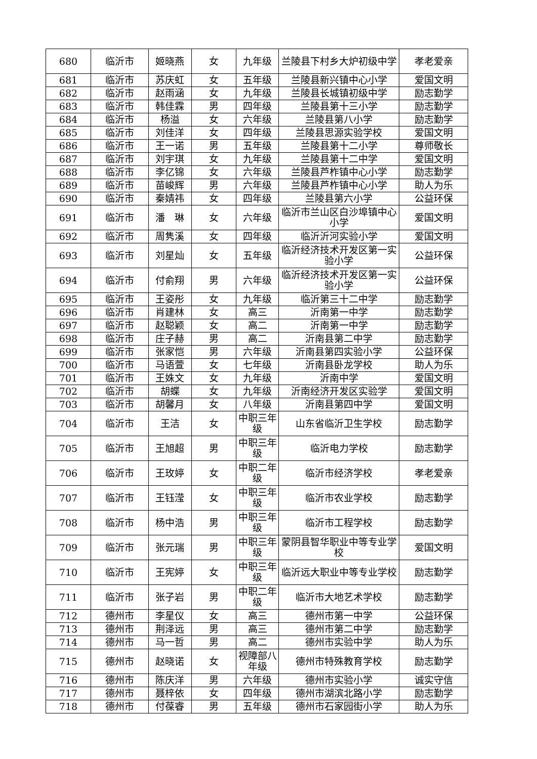| 680 | 临沂市 | 姬晓燕 | 女 | 九年级 | 兰陵县下村乡大炉初级中学 | 孝老爱亲 |
| 681 | 临沂市 | 苏庆虹 | 女 | 五年级 | 兰陵县新兴镇中心小学 | 爱国文明 |
| 682 | 临沂市 | 赵雨涵 | 女 | 九年级 | 兰陵县长城镇初级中学 | 励志勤学 |
| 683 | 临沂市 | 韩佳霖 | 男 | 四年级 | 兰陵县第十三小学 | 励志勤学 |
| 684 | 临沂市 | 杨溢 | 女 | 六年级 | 兰陵县第八小学 | 励志勤学 |
| 685 | 临沂市 | 刘佳洋 | 女 | 四年级 | 兰陵县思源实验学校 | 爱国文明 |
| 686 | 临沂市 | 王一诺 | 男 | 五年级 | 兰陵县第十二小学 | 尊师敬长 |
| 687 | 临沂市 | 刘宇琪 | 女 | 九年级 | 兰陵县第十二中学 | 爱国文明 |
| 688 | 临沂市 | 李亿锦 | 女 | 六年级 | 兰陵县芦柞镇中心小学 | 励志勤学 |
| 689 | 临沂市 | 苗峻辉 | 男 | 六年级 | 兰陵县芦柞镇中心小学 | 助人为乐 |
| 690 | 临沂市 | 秦婧祎 | 女 | 四年级 | 兰陵县第六小学 | 公益环保 |
| 691 | 临沂市 | 潘 琳 | 女 | 六年级 | 临沂市兰山区白沙埠镇中心小学 | 爱国文明 |
| 692 | 临沂市 | 周隽溪 | 女 | 四年级 | 临沂沂河实验小学 | 爱国文明 |
| 693 | 临沂市 | 刘星灿 | 女 | 五年级 | 临沂经济技术开发区第一实验小学 | 公益环保 |
| 694 | 临沂市 | 付俞翔 | 男 | 六年级 | 临沂经济技术开发区第一实验小学 | 公益环保 |
| 695 | 临沂市 | 王姿彤 | 女 | 九年级 | 临沂第三十二中学 | 励志勤学 |
| 696 | 临沂市 | 肖建林 | 女 | 高三 | 沂南第一中学 | 励志勤学 |
| 697 | 临沂市 | 赵聪颖 | 女 | 高二 | 沂南第一中学 | 励志勤学 |
| 698 | 临沂市 | 庄子赫 | 男 | 高二 | 沂南县第二中学 | 励志勤学 |
| 699 | 临沂市 | 张家恺 | 男 | 六年级 | 沂南县第四实验小学 | 公益环保 |
| 700 | 临沂市 | 马语萱 | 女 | 七年级 | 沂南县卧龙学校 | 助人为乐 |
| 701 | 临沂市 | 王姝文 | 女 | 九年级 | 沂南中学 | 爱国文明 |
| 702 | 临沂市 | 胡蝶 | 女 | 九年级 | 沂南经济开发区实验学 | 爱国文明 |
| 703 | 临沂市 | 胡馨月 | 女 | 八年级 | 沂南县第四中学 | 爱国文明 |
| 704 | 临沂市 | 王洁 | 女 | 中职三年级 | 山东省临沂卫生学校 | 励志勤学 |
| 705 | 临沂市 | 王旭超 | 男 | 中职三年级 | 临沂电力学校 | 励志勤学 |
| 706 | 临沂市 | 王玫婷 | 女 | 中职二年级 | 临沂市经济学校 | 孝老爱亲 |
| 707 | 临沂市 | 王钰滢 | 女 | 中职三年级 | 临沂市农业学校 | 励志勤学 |
| 708 | 临沂市 | 杨中浩 | 男 | 中职三年级 | 临沂市工程学校 | 励志勤学 |
| 709 | 临沂市 | 张元瑞 | 男 | 中职三年级 | 蒙阴县智华职业中等专业学校 | 爱国文明 |
| 710 | 临沂市 | 王宪婷 | 女 | 中职三年级 | 临沂远大职业中等专业学校 | 励志勤学 |
| 711 | 临沂市 | 张子岩 | 男 | 中职二年级 | 临沂市大地艺术学校 | 励志勤学 |
| 712 | 德州市 | 李星仪 | 女 | 高三 | 德州市第一中学 | 公益环保 |
| 713 | 德州市 | 荆泽远 | 男 | 高三 | 德州市第二中学 | 励志勤学 |
| 714 | 德州市 | 马一哲 | 男 | 高二 | 德州市实验中学 | 助人为乐 |
| 715 | 德州市 | 赵晓诺 | 女 | 视障部八年级 | 德州市特殊教育学校 | 励志勤学 |
| 716 | 德州市 | 陈庆洋 | 男 | 六年级 | 德州市实验小学 | 诚实守信 |
| 717 | 德州市 | 聂梓依 | 女 | 四年级 | 德州市湖滨北路小学 | 励志勤学 |
| 718 | 德州市 | 付葆睿 | 男 | 五年级 | 德州市石家园街小学 | 助人为乐 |